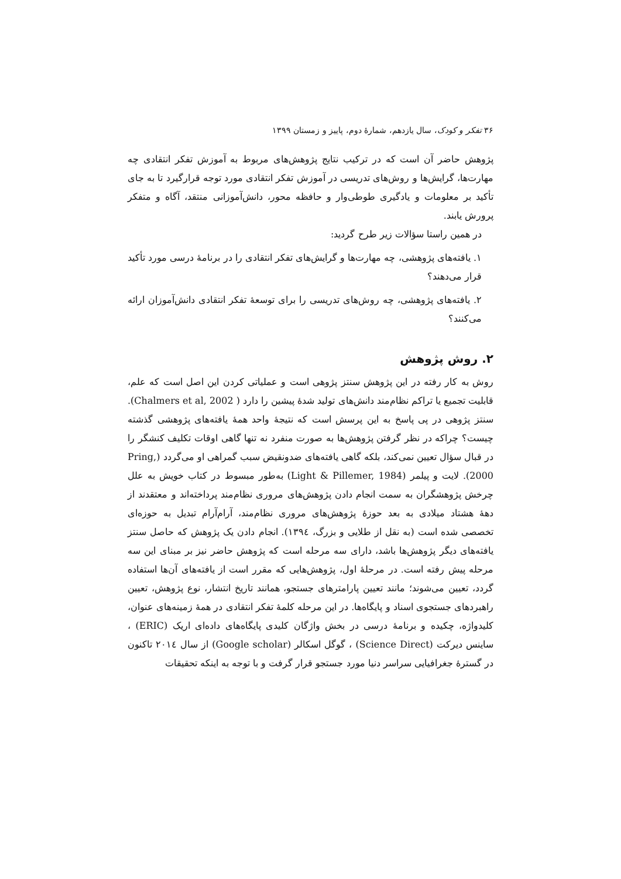۳۶ تفکر و کودک، سال یازدهم، شمارهٔ دوم، پاییز و زمستان ۱۳۹۹
پژوهش حاضر آن است که در ترکیب نتایج پژوهش‌های مربوط به آموزش تفکر انتقادی چه مهارت‌ها، گرایش‌ها و روش‌های تدریسی در آموزش تفکر انتقادی مورد توجه قرارگیرد تا به جای تأکید بر معلومات و یادگیری طوطی‌وار و حافظه محور، دانش‌آموزانی منتقد، آگاه و متفکر پرورش یابند.
در همین راستا سؤالات زیر طرح گردید:
۱. یافته‌های پژوهشی، چه مهارت‌ها و گرایش‌های تفکر انتقادی را در برنامهٔ درسی مورد تأکید قرار می‌دهند؟
۲. یافته‌های پژوهشی، چه روش‌های تدریسی را برای توسعهٔ تفکر انتقادی دانش‌آموزان ارائه می‌کنند؟
۲. روش پژوهش
روش به کار رفته در این پژوهش سنتز پژوهی است و عملیاتی کردن این اصل است که علم، قابلیت تجمیع یا تراکم نظام‌مند دانش‌های تولید شدهٔ پیشین را دارد ( Chalmers et al, 2002). سنتز پژوهی در پی پاسخ به این پرسش است که نتیجهٔ واحد همهٔ یافته‌های پژوهشی گذشته چیست؟ چراکه در نظر گرفتن پژوهش‌ها به صورت منفرد نه تنها گاهی اوقات تکلیف کنشگر را در قبال سؤال تعیین نمی‌کند، بلکه گاهی یافته‌های ضدونقیض سبب گمراهی او می‌گردد (Pring, 2000). لایت و پیلمر (Light & Pillemer, 1984) به‌طور مبسوط در کتاب خویش به علل چرخش پژوهشگران به سمت انجام دادن پژوهش‌های مروری نظام‌مند پرداخته‌اند و معتقدند از دههٔ هشتاد میلادی به بعد حوزهٔ پژوهش‌های مروری نظام‌مند، آرام‌آرام تبدیل به حوزه‌ای تخصصی شده است (به نقل از طلایی و بزرگ، ١٣٩٤). انجام دادن یک پژوهش که حاصل سنتز یافته‌های دیگر پژوهش‌ها باشد، دارای سه مرحله است که پژوهش حاضر نیز بر مبنای این سه مرحله پیش رفته است. در مرحلهٔ اول، پژوهش‌هایی که مقرر است از یافته‌های آن‌ها استفاده گردد، تعیین می‌شوند؛ مانند تعیین پارامترهای جستجو، همانند تاریخ انتشار، نوع پژوهش، تعیین راهبردهای جستجوی اسناد و پایگاه‌ها. در این مرحله کلمهٔ تفکر انتقادی در همهٔ زمینه‌های عنوان، کلیدواژه، چکیده و برنامهٔ درسی در بخش واژگان کلیدی پایگاه‌های داده‌ای اریک (ERIC) ، ساینس دیرکت (Science Direct) ، گوگل اسکالر (Google scholar) از سال ٢٠١٤ تاکنون در گسترهٔ جغرافیایی سراسر دنیا مورد جستجو قرار گرفت و با توجه به اینکه تحقیقات